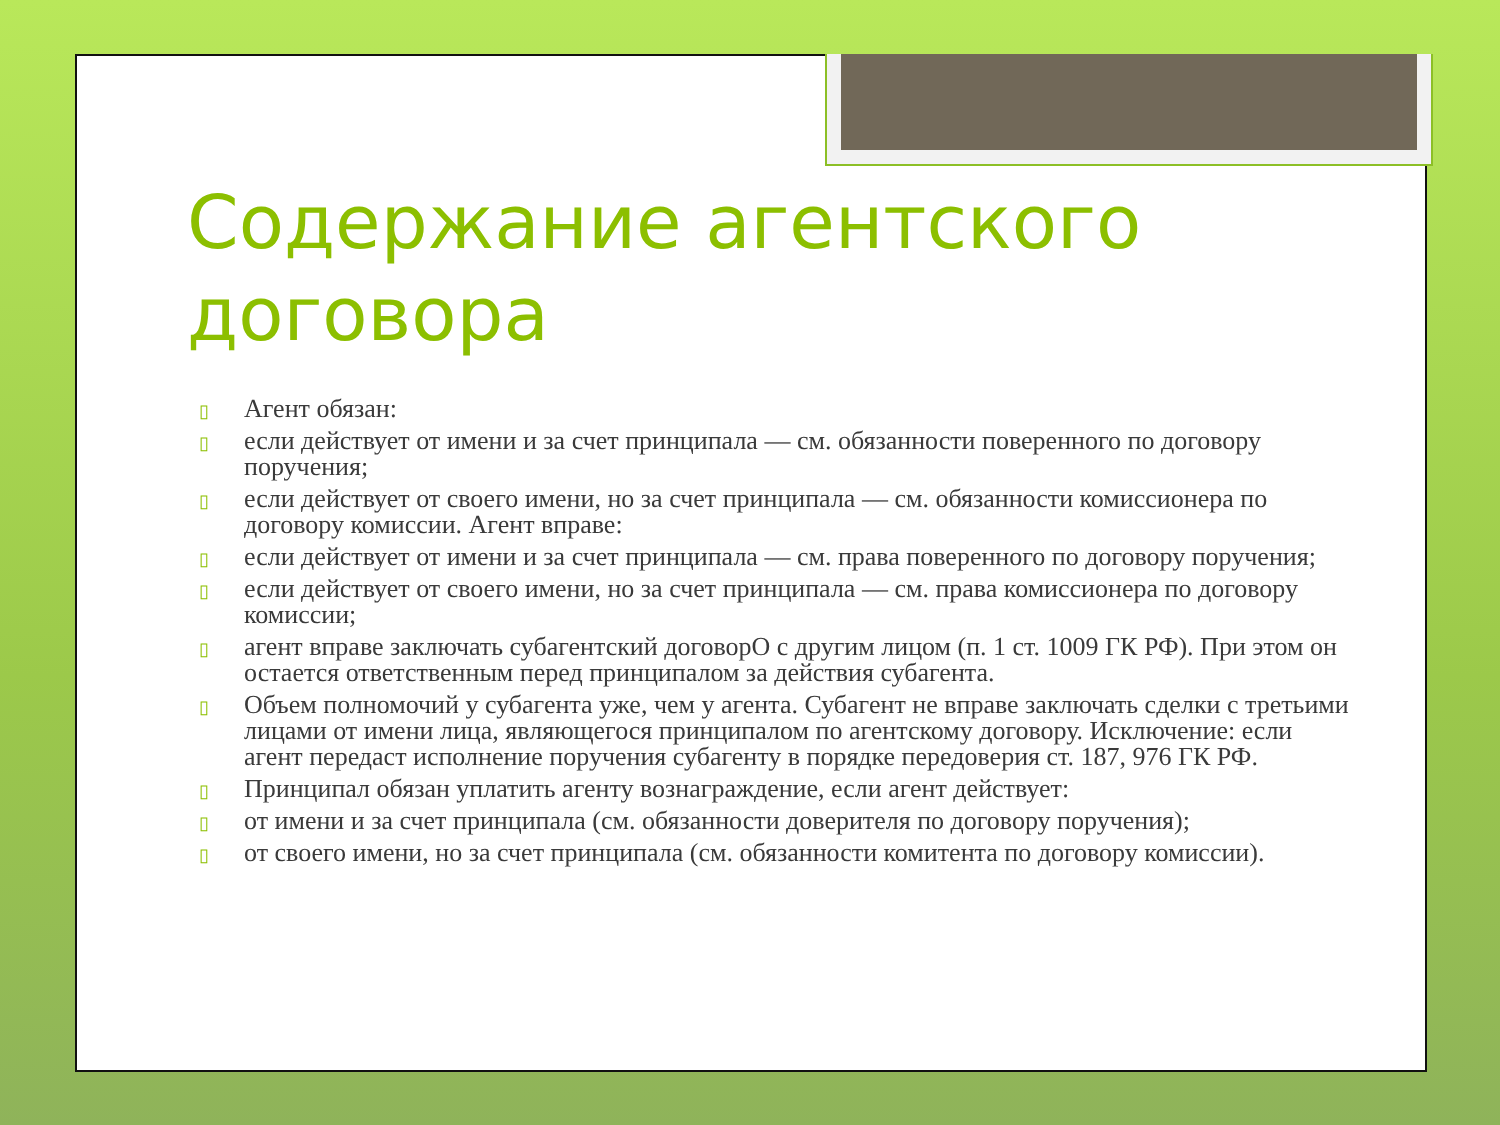Содержание агентского договора
▯ Агент обязан:
▯ если действует от имени и за счет принципала — см. обязанности поверенного по договору поручения;
▯ если действует от своего имени, но за счет принципала — см. обязанности комиссионера по договору комиссии. Агент вправе:
▯ если действует от имени и за счет принципала — см. права поверенного по договору поручения;
▯ если действует от своего имени, но за счет принципала — см. права комиссионера по договору комиссии;
▯ агент вправе заключать субагентский договорО с другим лицом (п. 1 ст. 1009 ГК РФ). При этом он остается ответственным перед принципалом за действия субагента.
▯ Объем полномочий у субагента уже, чем у агента. Субагент не вправе заключать сделки с третьими лицами от имени лица, являющегося принципалом по агентскому договору. Исключение: если агент передаст исполнение поручения субагенту в порядке передоверия ст. 187, 976 ГК РФ.
▯ Принципал обязан уплатить агенту вознаграждение, если агент действует:
▯ от имени и за счет принципала (см. обязанности доверителя по договору поручения);
▯ от своего имени, но за счет принципала (см. обязанности комитента по договору комиссии).